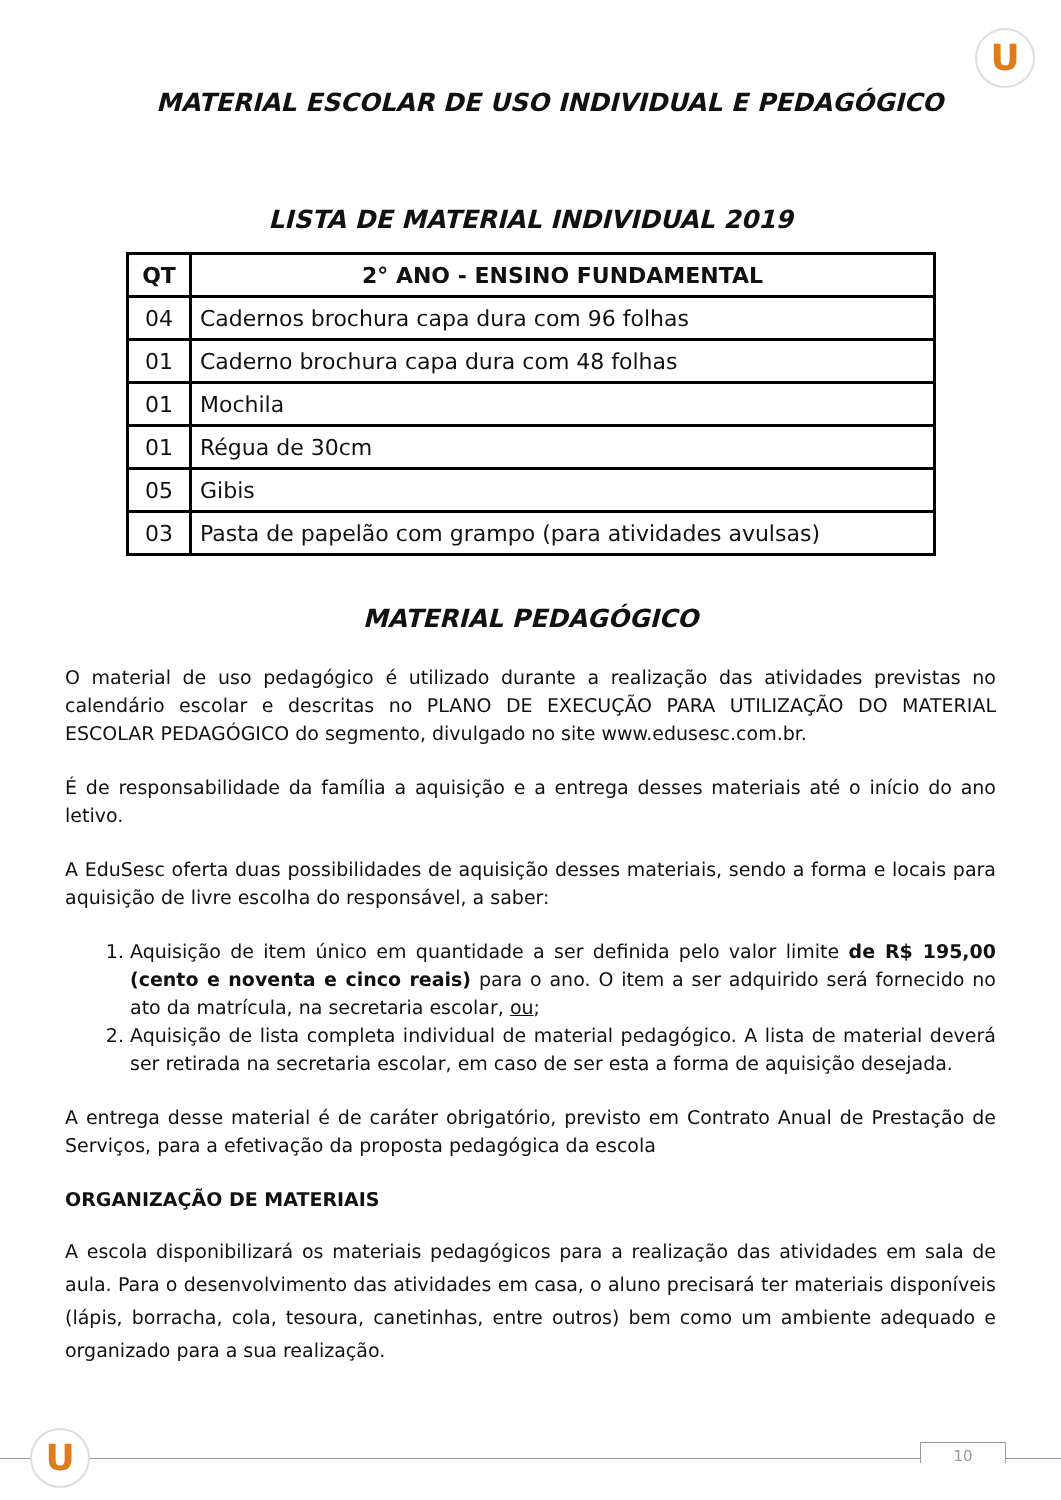U
MATERIAL ESCOLAR DE USO INDIVIDUAL E PEDAGÓGICO
LISTA DE MATERIAL INDIVIDUAL 2019
| QT | 2° ANO - ENSINO FUNDAMENTAL |
| --- | --- |
| 04 | Cadernos brochura capa dura com 96 folhas |
| 01 | Caderno brochura capa dura com 48 folhas |
| 01 | Mochila |
| 01 | Régua de 30cm |
| 05 | Gibis |
| 03 | Pasta de papelão com grampo (para atividades avulsas) |
MATERIAL PEDAGÓGICO
O material de uso pedagógico é utilizado durante a realização das atividades previstas no calendário escolar e descritas no PLANO DE EXECUÇÃO PARA UTILIZAÇÃO DO MATERIAL ESCOLAR PEDAGÓGICO do segmento, divulgado no site www.edusesc.com.br.
É de responsabilidade da família a aquisição e a entrega desses materiais até o início do ano letivo.
A EduSesc oferta duas possibilidades de aquisição desses materiais, sendo a forma e locais para aquisição de livre escolha do responsável, a saber:
1. Aquisição de item único em quantidade a ser definida pelo valor limite de R$ 195,00 (cento e noventa e cinco reais) para o ano. O item a ser adquirido será fornecido no ato da matrícula, na secretaria escolar, ou;
2. Aquisição de lista completa individual de material pedagógico. A lista de material deverá ser retirada na secretaria escolar, em caso de ser esta a forma de aquisição desejada.
A entrega desse material é de caráter obrigatório, previsto em Contrato Anual de Prestação de Serviços, para a efetivação da proposta pedagógica da escola
ORGANIZAÇÃO DE MATERIAIS
A escola disponibilizará os materiais pedagógicos para a realização das atividades em sala de aula. Para o desenvolvimento das atividades em casa, o aluno precisará ter materiais disponíveis (lápis, borracha, cola, tesoura, canetinhas, entre outros) bem como um ambiente adequado e organizado para a sua realização.
U 10